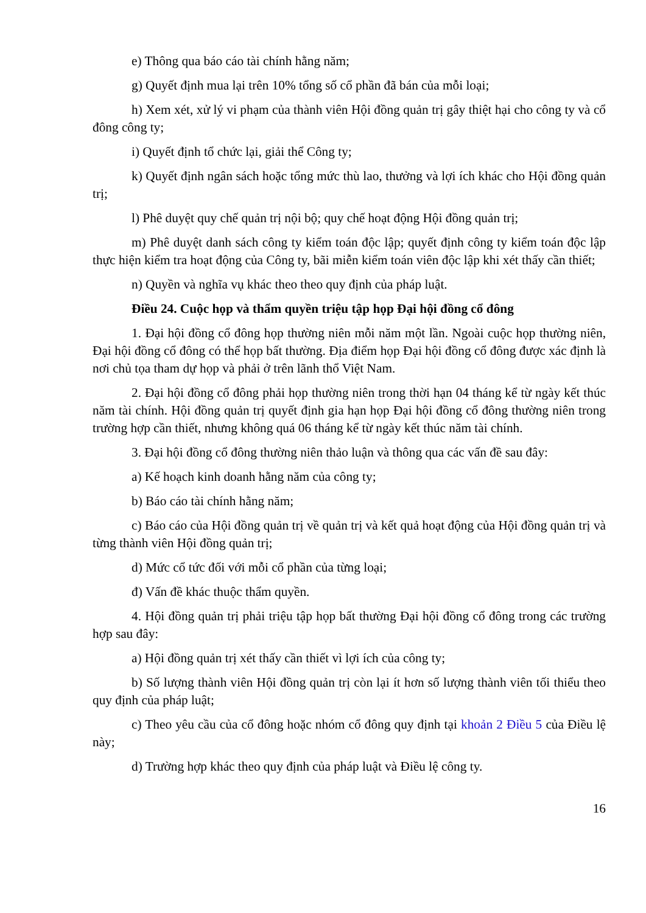e) Thông qua báo cáo tài chính hằng năm;
g) Quyết định mua lại trên 10% tổng số cổ phần đã bán của mỗi loại;
h) Xem xét, xử lý vi phạm của thành viên Hội đồng quản trị gây thiệt hại cho công ty và cổ đông công ty;
i) Quyết định tổ chức lại, giải thể Công ty;
k) Quyết định ngân sách hoặc tổng mức thù lao, thưởng và lợi ích khác cho Hội đồng quản trị;
l) Phê duyệt quy chế quản trị nội bộ; quy chế hoạt động Hội đồng quản trị;
m) Phê duyệt danh sách công ty kiểm toán độc lập; quyết định công ty kiểm toán độc lập thực hiện kiểm tra hoạt động của Công ty, bãi miễn kiểm toán viên độc lập khi xét thấy cần thiết;
n) Quyền và nghĩa vụ khác theo theo quy định của pháp luật.
Điều 24. Cuộc họp và thẩm quyền triệu tập họp Đại hội đồng cổ đông
1. Đại hội đồng cổ đông họp thường niên mỗi năm một lần. Ngoài cuộc họp thường niên, Đại hội đồng cổ đông có thể họp bất thường. Địa điểm họp Đại hội đồng cổ đông được xác định là nơi chủ tọa tham dự họp và phải ở trên lãnh thổ Việt Nam.
2. Đại hội đồng cổ đông phải họp thường niên trong thời hạn 04 tháng kể từ ngày kết thúc năm tài chính. Hội đồng quản trị quyết định gia hạn họp Đại hội đồng cổ đông thường niên trong trường hợp cần thiết, nhưng không quá 06 tháng kể từ ngày kết thúc năm tài chính.
3. Đại hội đồng cổ đông thường niên thảo luận và thông qua các vấn đề sau đây:
a) Kế hoạch kinh doanh hằng năm của công ty;
b) Báo cáo tài chính hằng năm;
c) Báo cáo của Hội đồng quản trị về quản trị và kết quả hoạt động của Hội đồng quản trị và từng thành viên Hội đồng quản trị;
d) Mức cổ tức đối với mỗi cổ phần của từng loại;
đ) Vấn đề khác thuộc thẩm quyền.
4. Hội đồng quản trị phải triệu tập họp bất thường Đại hội đồng cổ đông trong các trường hợp sau đây:
a) Hội đồng quản trị xét thấy cần thiết vì lợi ích của công ty;
b) Số lượng thành viên Hội đồng quản trị còn lại ít hơn số lượng thành viên tối thiểu theo quy định của pháp luật;
c) Theo yêu cầu của cổ đông hoặc nhóm cổ đông quy định tại khoản 2 Điều 5 của Điều lệ này;
d) Trường hợp khác theo quy định của pháp luật và Điều lệ công ty.
16